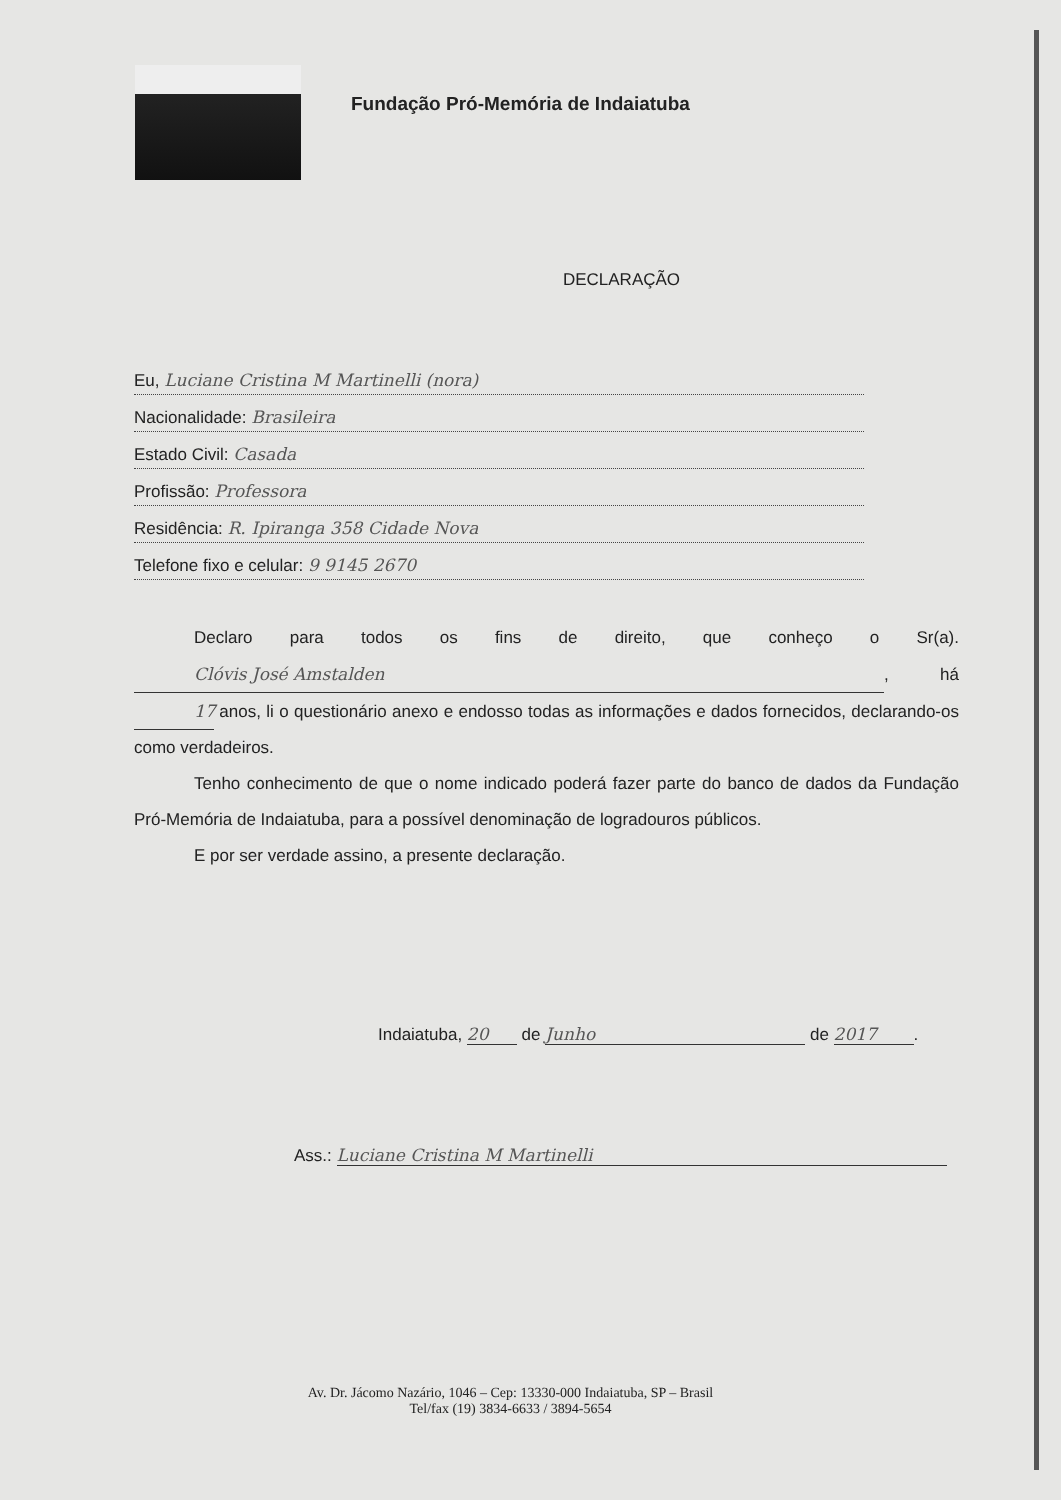Fundação Pró-Memória de Indaiatuba
DECLARAÇÃO
Eu, Luciane Cristina M Martinelli (nora)
Nacionalidade: Brasileira
Estado Civil: Casada
Profissão: Professora
Residência: R. Ipiranga 358 Cidade Nova
Telefone fixo e celular: 9 9145 2670
Declaro para todos os fins de direito, que conheço o Sr(a). Clóvis José Amstalden, há 17 anos, li o questionário anexo e endosso todas as informações e dados fornecidos, declarando-os como verdadeiros.
Tenho conhecimento de que o nome indicado poderá fazer parte do banco de dados da Fundação Pró-Memória de Indaiatuba, para a possível denominação de logradouros públicos.
E por ser verdade assino, a presente declaração.
Indaiatuba, 20 de Junho de 2017.
Ass.: Luciane Cristina M Martinelli
Av. Dr. Jácomo Nazário, 1046 – Cep: 13330-000 Indaiatuba, SP – Brasil
Tel/fax (19) 3834-6633 / 3894-5654